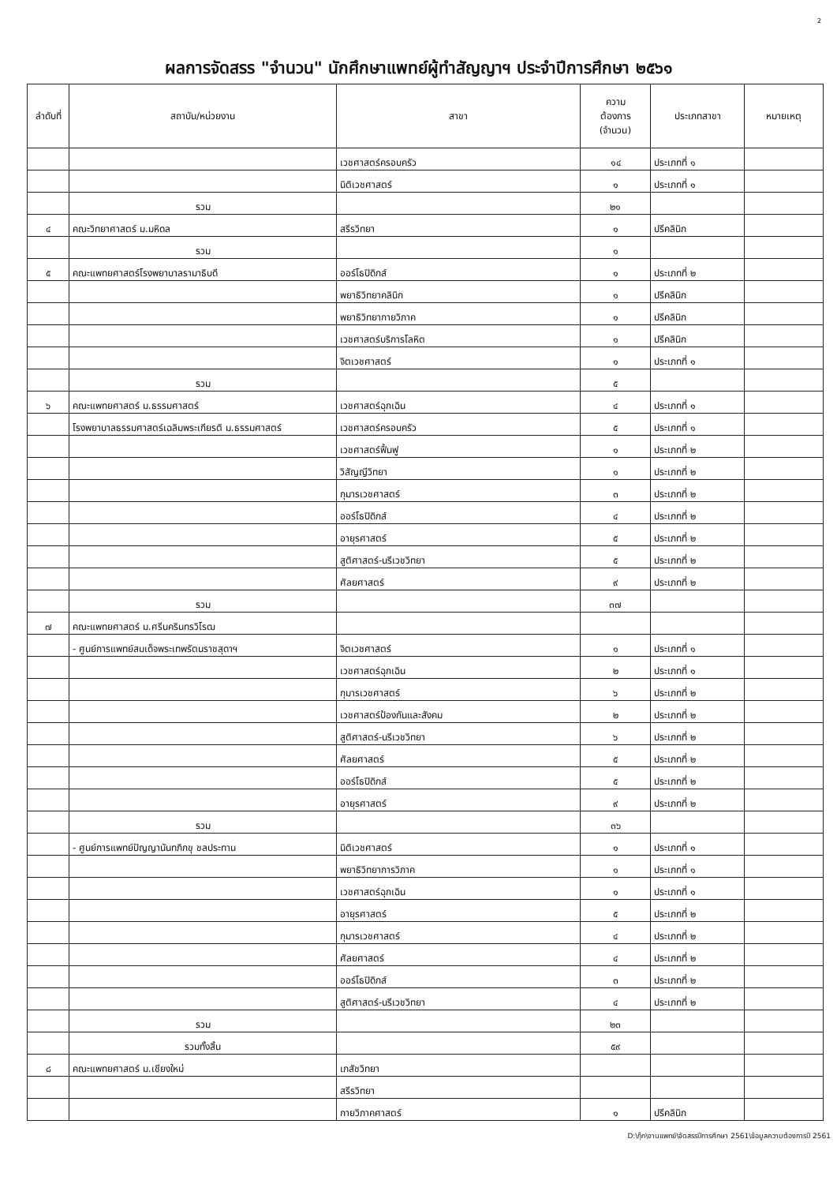2
ผลการจัดสรร "จำนวน" นักศึกษาแพทย์ผู้ทำสัญญาฯ ประจำปีการศึกษา ๒๕๖๑
| ลำดับที่ | สถาบัน/หน่วยงาน | สาขา | ความ ต้องการ (จำนวน) | ประเภทสาขา | หมายเหตุ |
| --- | --- | --- | --- | --- | --- |
| | | เวชศาสตร์ครอบครัว | ๑๔ | ประเภทที่ ๑ | |
| | | นิติเวชศาสตร์ | ๑ | ประเภทที่ ๑ | |
| | รวม | | ๒๑ | | |
| ๔ | คณะวิทยาศาสตร์ ม.มหิดล | สรีรวิทยา | ๑ | ปรีคลินิก | |
| | รวม | | ๑ | | |
| ๕ | คณะแพทยศาสตร์โรงพยาบาลรามาธิบดี | ออร์โธปิดิกส์ | ๑ | ประเภทที่ ๒ | |
| | | พยาธิวิทยาคลินิก | ๑ | ปรีคลินิก | |
| | | พยาธิวิทยากายวิภาค | ๑ | ปรีคลินิก | |
| | | เวชศาสตร์บริการโลหิต | ๑ | ปรีคลินิก | |
| | | จิตเวชศาสตร์ | ๑ | ประเภทที่ ๑ | |
| | รวม | | ๕ | | |
| ๖ | คณะแพทยศาสตร์ ม.ธรรมศาสตร์ | เวชศาสตร์ฉุกเฉิน | ๔ | ประเภทที่ ๑ | |
| | โรงพยาบาลธรรมศาสตร์เฉลิมพระเกียรติ ม.ธรรมศาสตร์ | เวชศาสตร์ครอบครัว | ๕ | ประเภทที่ ๑ | |
| | | เวชศาสตร์ฟื้นฟู | ๑ | ประเภทที่ ๒ | |
| | | วิสัญญีวิทยา | ๑ | ประเภทที่ ๒ | |
| | | กุมารเวชศาสตร์ | ๓ | ประเภทที่ ๒ | |
| | | ออร์โธปิดิกส์ | ๔ | ประเภทที่ ๒ | |
| | | อายุรศาสตร์ | ๕ | ประเภทที่ ๒ | |
| | | สูติศาสตร์-นรีเวชวิทยา | ๕ | ประเภทที่ ๒ | |
| | | ศัลยศาสตร์ | ๙ | ประเภทที่ ๒ | |
| | รวม | | ๓๗ | | |
| ๗ | คณะแพทยศาสตร์ ม.ศรีนครินทรวิโรฒ | | | | |
| | - ศูนย์การแพทย์สมเด็จพระเทพรัตนราชสุดาฯ | จิตเวชศาสตร์ | ๑ | ประเภทที่ ๑ | |
| | | เวชศาสตร์ฉุกเฉิน | ๒ | ประเภทที่ ๑ | |
| | | กุมารเวชศาสตร์ | ๖ | ประเภทที่ ๒ | |
| | | เวชศาสตร์ป้องกันและสังคม | ๒ | ประเภทที่ ๒ | |
| | | สูติศาสตร์-นรีเวชวิทยา | ๖ | ประเภทที่ ๒ | |
| | | ศัลยศาสตร์ | ๕ | ประเภทที่ ๒ | |
| | | ออร์โธปิดิกส์ | ๕ | ประเภทที่ ๒ | |
| | | อายุรศาสตร์ | ๙ | ประเภทที่ ๒ | |
| | รวม | | ๓๖ | | |
| | - ศูนย์การแพทย์ปัญญานันทภิกขุ ชลประทาน | นิติเวชศาสตร์ | ๑ | ประเภทที่ ๑ | |
| | | พยาธิวิทยาการวิภาค | ๑ | ประเภทที่ ๑ | |
| | | เวชศาสตร์ฉุกเฉิน | ๑ | ประเภทที่ ๑ | |
| | | อายุรศาสตร์ | ๕ | ประเภทที่ ๒ | |
| | | กุมารเวชศาสตร์ | ๔ | ประเภทที่ ๒ | |
| | | ศัลยศาสตร์ | ๔ | ประเภทที่ ๒ | |
| | | ออร์โธปิดิกส์ | ๓ | ประเภทที่ ๒ | |
| | | สูติศาสตร์-นรีเวชวิทยา | ๔ | ประเภทที่ ๒ | |
| | รวม | | ๒๓ | | |
| | รวมทั้งสิ้น | | ๕๙ | | |
| ๘ | คณะแพทยศาสตร์ ม.เชียงใหม่ | เภสัชวิทยา | | | |
| | | สรีรวิทยา | | | |
| | | กายวิภาคศาสตร์ | ๑ | ปรีคลินิก | |
D:\กุ๊ก\งานแพทย์\จัดสรรปีการศึกษา 2561\ข้อมูลความต้องการปี 2561